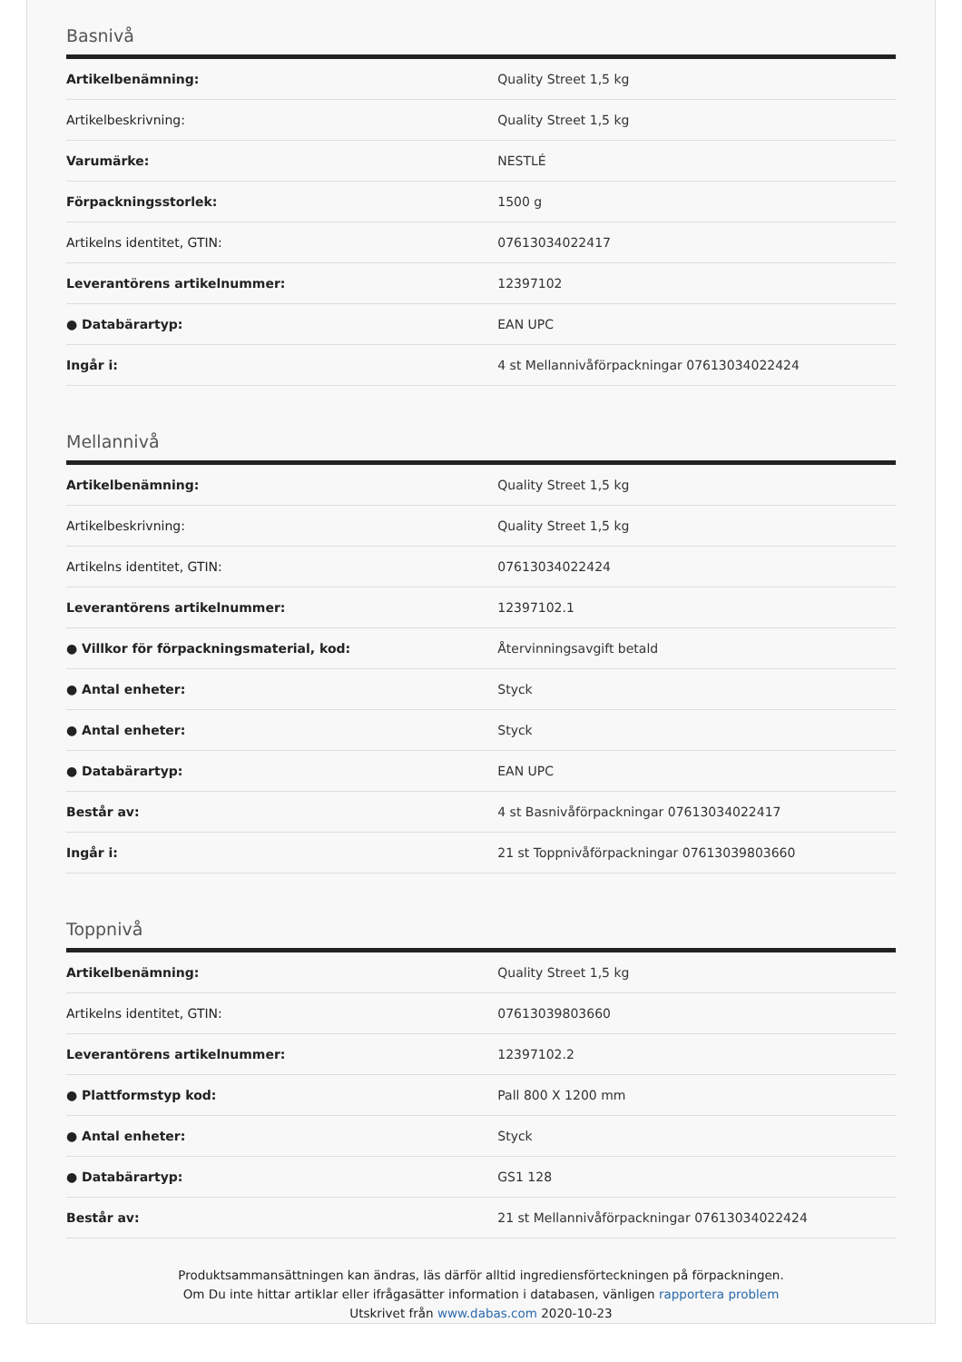Basnivå
| Artikelbenämning: | Quality Street 1,5 kg |
| Artikelbeskrivning: | Quality Street 1,5 kg |
| Varumärke: | NESTLÉ |
| Förpackningsstorlek: | 1500 g |
| Artikelns identitet, GTIN: | 07613034022417 |
| Leverantörens artikelnummer: | 12397102 |
| ● Databärartyp: | EAN UPC |
| Ingår i: | 4 st Mellannivåförpackningar 07613034022424 |
Mellannivå
| Artikelbenämning: | Quality Street 1,5 kg |
| Artikelbeskrivning: | Quality Street 1,5 kg |
| Artikelns identitet, GTIN: | 07613034022424 |
| Leverantörens artikelnummer: | 12397102.1 |
| ● Villkor för förpackningsmaterial, kod: | Återvinningsavgift betald |
| ● Antal enheter: | Styck |
| ● Antal enheter: | Styck |
| ● Databärartyp: | EAN UPC |
| Består av: | 4 st Basnivåförpackningar 07613034022417 |
| Ingår i: | 21 st Toppnivåförpackningar 07613039803660 |
Toppnivå
| Artikelbenämning: | Quality Street 1,5 kg |
| Artikelns identitet, GTIN: | 07613039803660 |
| Leverantörens artikelnummer: | 12397102.2 |
| ● Plattformstyp kod: | Pall 800 X 1200 mm |
| ● Antal enheter: | Styck |
| ● Databärartyp: | GS1 128 |
| Består av: | 21 st Mellannivåförpackningar 07613034022424 |
Produktsammansättningen kan ändras, läs därför alltid ingrediensförteckningen på förpackningen.
Om Du inte hittar artiklar eller ifrågasätter information i databasen, vänligen rapportera problem
Utskrivet från www.dabas.com 2020-10-23